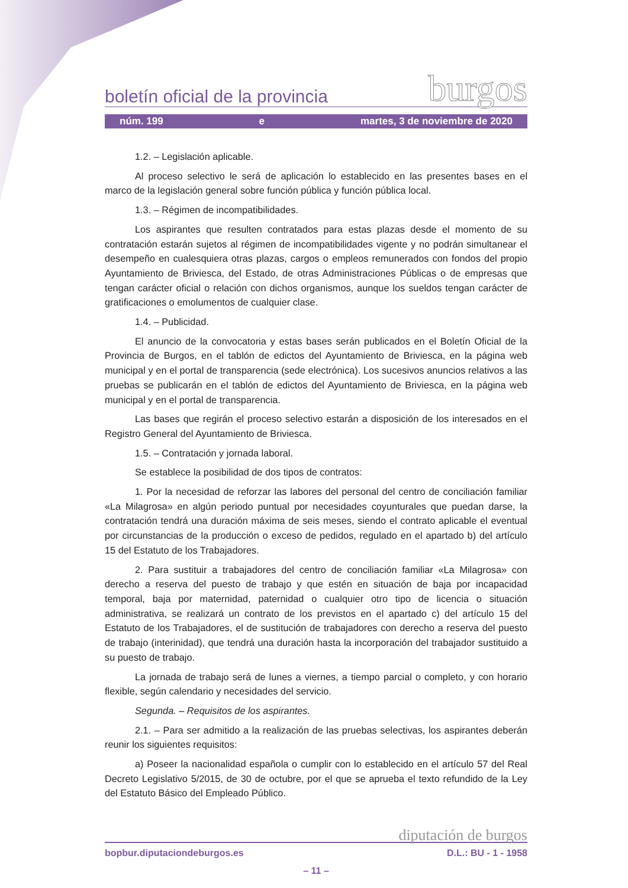boletín oficial de la provincia burgos
núm. 199 e martes, 3 de noviembre de 2020
1.2. – Legislación aplicable.
Al proceso selectivo le será de aplicación lo establecido en las presentes bases en el marco de la legislación general sobre función pública y función pública local.
1.3. – Régimen de incompatibilidades.
Los aspirantes que resulten contratados para estas plazas desde el momento de su contratación estarán sujetos al régimen de incompatibilidades vigente y no podrán simultanear el desempeño en cualesquiera otras plazas, cargos o empleos remunerados con fondos del propio Ayuntamiento de Briviesca, del Estado, de otras Administraciones Públicas o de empresas que tengan carácter oficial o relación con dichos organismos, aunque los sueldos tengan carácter de gratificaciones o emolumentos de cualquier clase.
1.4. – Publicidad.
El anuncio de la convocatoria y estas bases serán publicados en el Boletín Oficial de la Provincia de Burgos, en el tablón de edictos del Ayuntamiento de Briviesca, en la página web municipal y en el portal de transparencia (sede electrónica). Los sucesivos anuncios relativos a las pruebas se publicarán en el tablón de edictos del Ayuntamiento de Briviesca, en la página web municipal y en el portal de transparencia.
Las bases que regirán el proceso selectivo estarán a disposición de los interesados en el Registro General del Ayuntamiento de Briviesca.
1.5. – Contratación y jornada laboral.
Se establece la posibilidad de dos tipos de contratos:
1. Por la necesidad de reforzar las labores del personal del centro de conciliación familiar «La Milagrosa» en algún periodo puntual por necesidades coyunturales que puedan darse, la contratación tendrá una duración máxima de seis meses, siendo el contrato aplicable el eventual por circunstancias de la producción o exceso de pedidos, regulado en el apartado b) del artículo 15 del Estatuto de los Trabajadores.
2. Para sustituir a trabajadores del centro de conciliación familiar «La Milagrosa» con derecho a reserva del puesto de trabajo y que estén en situación de baja por incapacidad temporal, baja por maternidad, paternidad o cualquier otro tipo de licencia o situación administrativa, se realizará un contrato de los previstos en el apartado c) del artículo 15 del Estatuto de los Trabajadores, el de sustitución de trabajadores con derecho a reserva del puesto de trabajo (interinidad), que tendrá una duración hasta la incorporación del trabajador sustituido a su puesto de trabajo.
La jornada de trabajo será de lunes a viernes, a tiempo parcial o completo, y con horario flexible, según calendario y necesidades del servicio.
Segunda. – Requisitos de los aspirantes.
2.1. – Para ser admitido a la realización de las pruebas selectivas, los aspirantes deberán reunir los siguientes requisitos:
a) Poseer la nacionalidad española o cumplir con lo establecido en el artículo 57 del Real Decreto Legislativo 5/2015, de 30 de octubre, por el que se aprueba el texto refundido de la Ley del Estatuto Básico del Empleado Público.
diputación de burgos
bopbur.diputaciondeburgos.es D.L.: BU - 1 - 1958
– 11 –